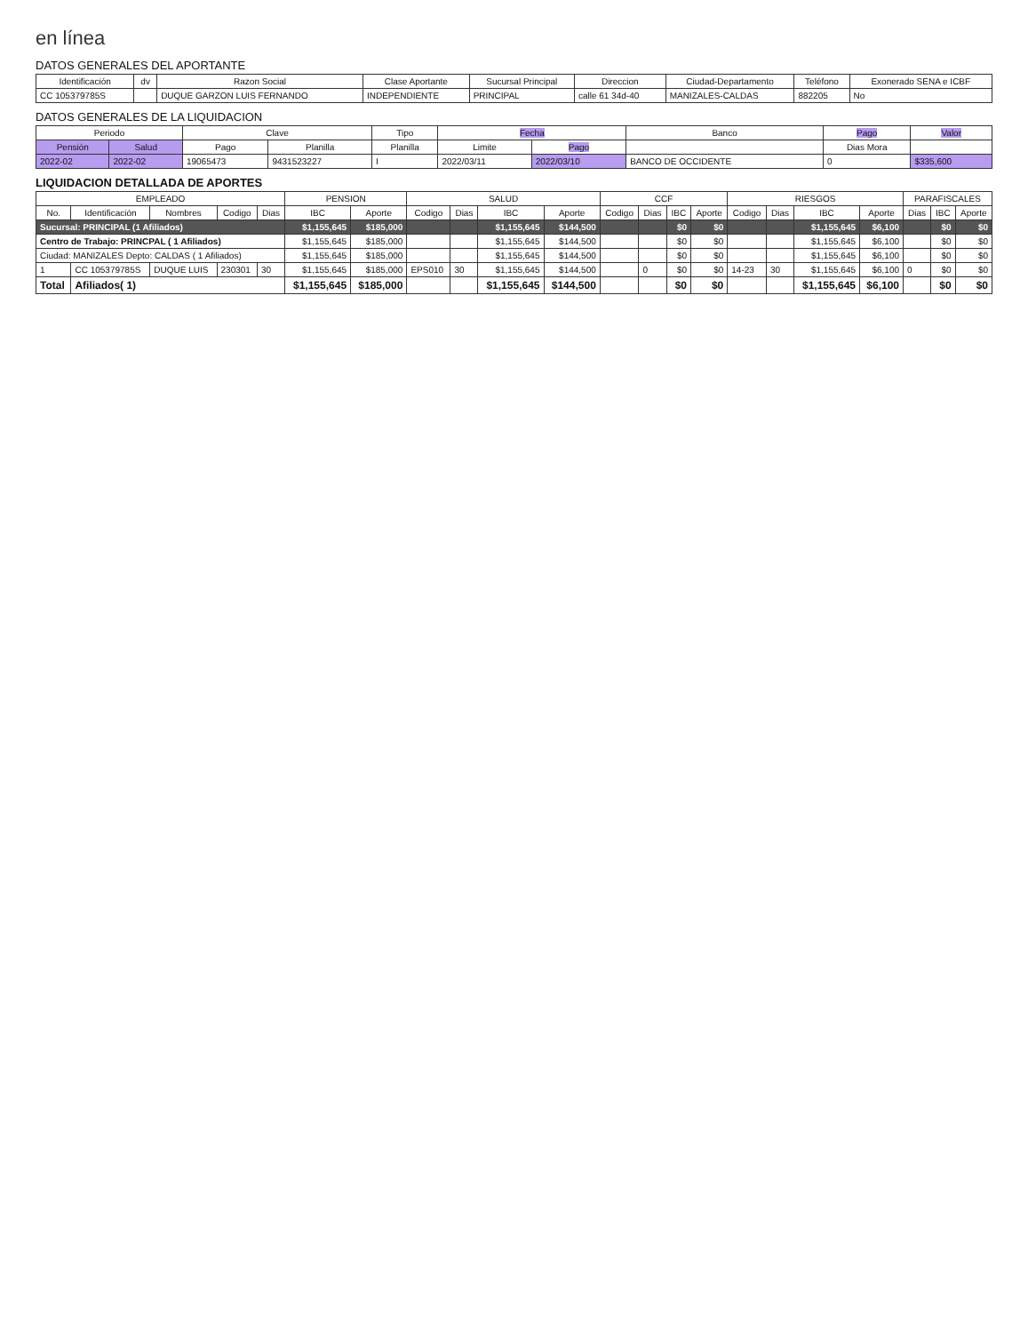en línea
DATOS GENERALES DEL APORTANTE
| Identificación | dv | Razon Social | Clase Aportante | Sucursal Principal | Direccion | Ciudad-Departamento | Teléfono | Exonerado SENA e ICBF |
| --- | --- | --- | --- | --- | --- | --- | --- | --- |
| CC 105379785S | | DUQUE GARZON LUIS FERNANDO | INDEPENDIENTE | PRINCIPAL | calle 61 34d-40 | MANIZALES-CALDAS | 882205 | No |
DATOS GENERALES DE LA LIQUIDACION
| Periodo | | Clave | | Tipo | Fecha | | Banco | Pago | Valor |
| --- | --- | --- | --- | --- | --- | --- | --- | --- | --- |
| Pensión | Salud | Pago | Planilla | Planilla | Limite | Pago | | Dias Mora | |
| 2022-02 | 2022-02 | 19065473 | 9431523227 | I | 2022/03/11 | 2022/03/10 | BANCO DE OCCIDENTE | 0 | $335,600 |
LIQUIDACION DETALLADA DE APORTES
| EMPLEADO | | | | | PENSION | | SALUD | | | | CCF | | | | RIESGOS | | | | PARAFISCALES | | |
| --- | --- | --- | --- | --- | --- | --- | --- | --- | --- | --- | --- | --- | --- | --- | --- | --- | --- | --- | --- | --- | --- |
| No. | Identificación | Nombres | Codigo | Dias | IBC | Aporte | Codigo | Dias | IBC | Aporte | Codigo | Dias | IBC | Aporte | Codigo | Dias | IBC | Aporte | Dias | IBC | Aporte |
| Sucursal: PRINCIPAL (1 Afiliados) | | | | | $1,155,645 | $185,000 | | | $1,155,645 | $144,500 | | | $0 | $0 | | | $1,155,645 | $6,100 | | $0 | $0 |
| Centro de Trabajo: PRINCPAL ( 1 Afiliados) | | | | | $1,155,645 | $185,000 | | | $1,155,645 | $144,500 | | | $0 | $0 | | | $1,155,645 | $6,100 | | $0 | $0 |
| Ciudad: MANIZALES Depto: CALDAS ( 1 Afiliados) | | | | | $1,155,645 | $185,000 | | | $1,155,645 | $144,500 | | | $0 | $0 | | | $1,155,645 | $6,100 | | $0 | $0 |
| 1 | CC 105379785S | DUQUE LUIS | 230301 | 30 | $1,155,645 | $185,000 | EPS010 | 30 | $1,155,645 | $144,500 | | 0 | $0 | $0 | 14-23 | 30 | $1,155,645 | $6,100 | 0 | $0 | $0 |
| Total | Afiliados( 1) | | | | $1,155,645 | $185,000 | | | $1,155,645 | $144,500 | | | $0 | $0 | | | $1,155,645 | $6,100 | | $0 | $0 |